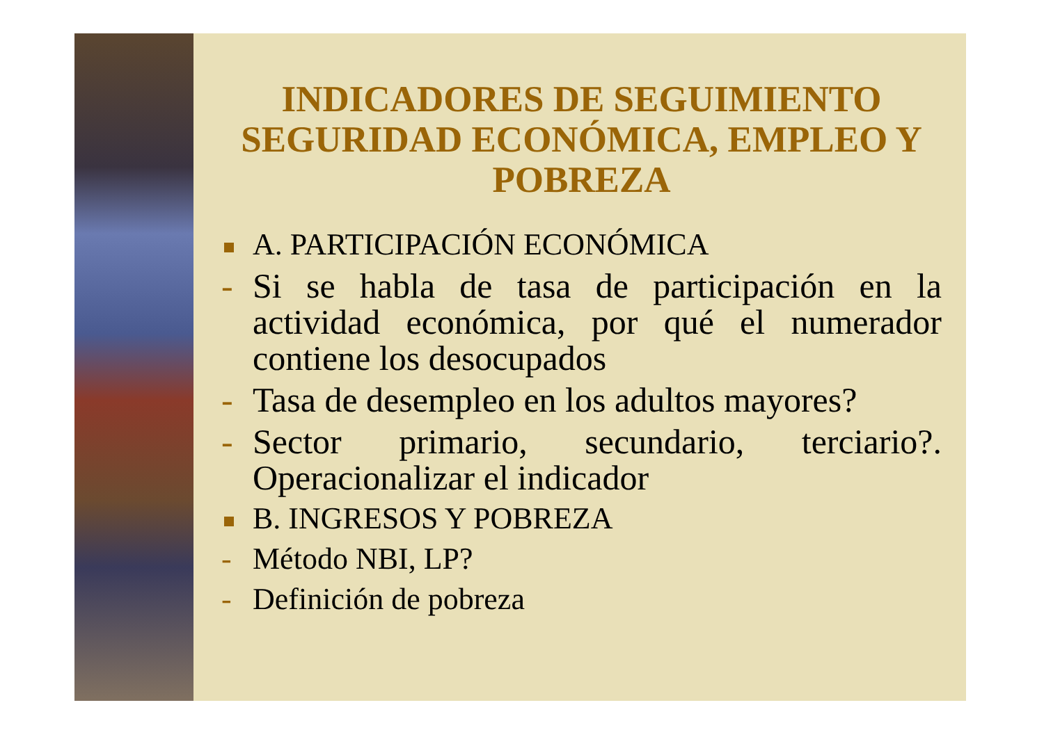INDICADORES DE SEGUIMIENTO SEGURIDAD ECONÓMICA, EMPLEO Y POBREZA
A. PARTICIPACIÓN ECONÓMICA
- Si se habla de tasa de participación en la actividad económica, por qué el numerador contiene los desocupados
- Tasa de desempleo en los adultos mayores?
- Sector primario, secundario, terciario?. Operacionalizar el indicador
B. INGRESOS Y POBREZA
- Método NBI, LP?
- Definición de pobreza